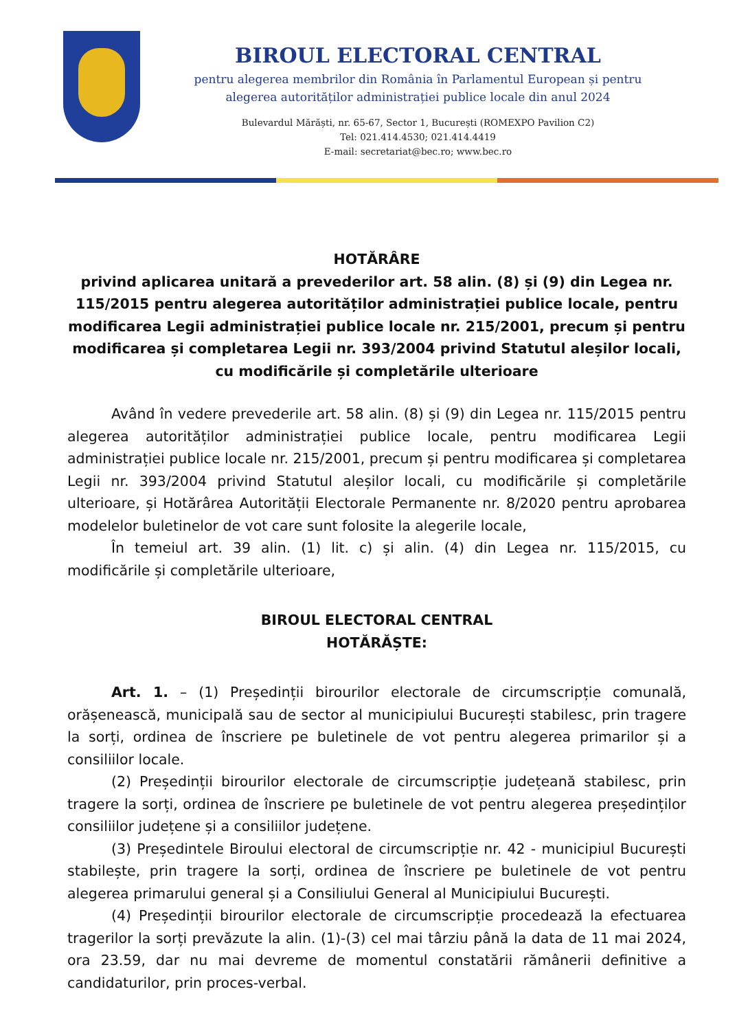BIROUL ELECTORAL CENTRAL
pentru alegerea membrilor din România în Parlamentul European și pentru
alegerea autorităților administrației publice locale din anul 2024
Bulevardul Mărăști, nr. 65-67, Sector 1, București (ROMEXPO Pavilion C2)
Tel: 021.414.4530; 021.414.4419
E-mail: secretariat@bec.ro; www.bec.ro
HOTĂRÂRE
privind aplicarea unitară a prevederilor art. 58 alin. (8) și (9) din Legea nr. 115/2015 pentru alegerea autorităților administrației publice locale, pentru modificarea Legii administrației publice locale nr. 215/2001, precum și pentru modificarea și completarea Legii nr. 393/2004 privind Statutul aleșilor locali, cu modificările și completările ulterioare
Având în vedere prevederile art. 58 alin. (8) și (9) din Legea nr. 115/2015 pentru alegerea autorităților administrației publice locale, pentru modificarea Legii administrației publice locale nr. 215/2001, precum și pentru modificarea și completarea Legii nr. 393/2004 privind Statutul aleșilor locali, cu modificările și completările ulterioare, și Hotărârea Autorității Electorale Permanente nr. 8/2020 pentru aprobarea modelelor buletinelor de vot care sunt folosite la alegerile locale,
În temeiul art. 39 alin. (1) lit. c) și alin. (4) din Legea nr. 115/2015, cu modificările și completările ulterioare,
BIROUL ELECTORAL CENTRAL
HOTĂRĂȘTE:
Art. 1. – (1) Președinții birourilor electorale de circumscripție comunală, orășenească, municipală sau de sector al municipiului București stabilesc, prin tragere la sorți, ordinea de înscriere pe buletinele de vot pentru alegerea primarilor și a consiliilor locale.
(2) Președinții birourilor electorale de circumscripție județeană stabilesc, prin tragere la sorți, ordinea de înscriere pe buletinele de vot pentru alegerea președinților consiliilor județene și a consiliilor județene.
(3) Președintele Biroului electoral de circumscripție nr. 42 - municipiul București stabilește, prin tragere la sorți, ordinea de înscriere pe buletinele de vot pentru alegerea primarului general și a Consiliului General al Municipiului București.
(4) Președinții birourilor electorale de circumscripție procedează la efectuarea tragerilor la sorți prevăzute la alin. (1)-(3) cel mai târziu până la data de 11 mai 2024, ora 23.59, dar nu mai devreme de momentul constatării rămânerii definitive a candidaturilor, prin proces-verbal.